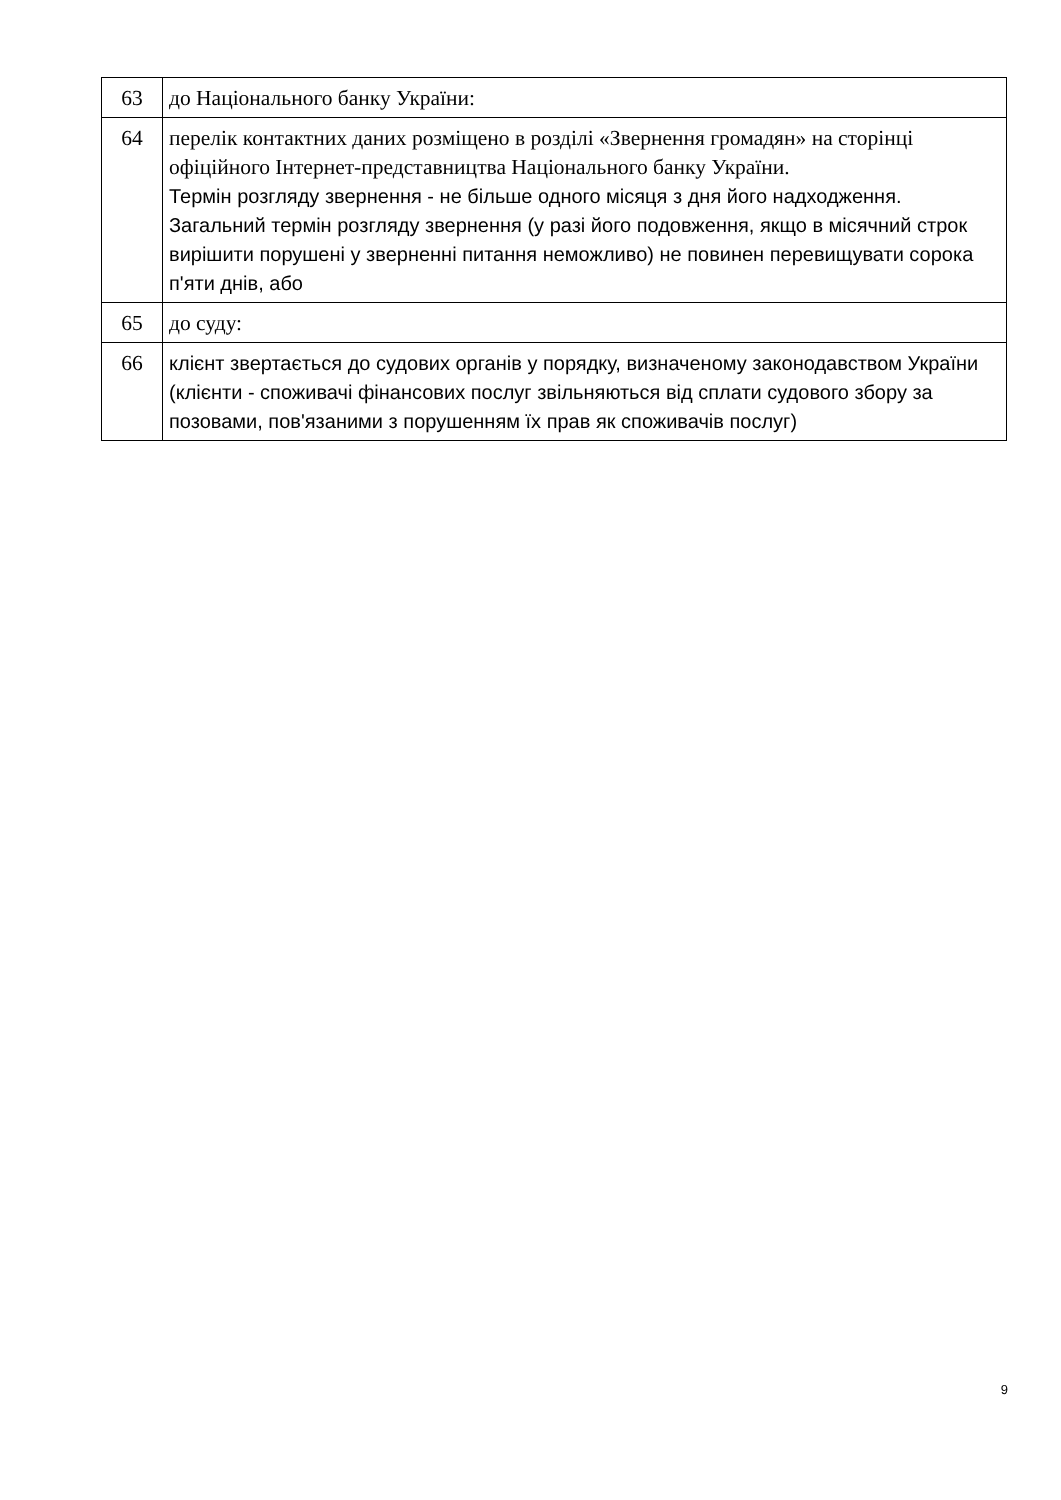| 63 | до Національного банку України: |
| 64 | перелік контактних даних розміщено в розділі «Звернення громадян» на сторінці офіційного Інтернет-представництва Національного банку України. Термін розгляду звернення - не більше одного місяця з дня його надходження. Загальний термін розгляду звернення (у разі його подовження, якщо в місячний строк вирішити порушені у зверненні питання неможливо) не повинен перевищувати сорока п'яти днів, або |
| 65 | до суду: |
| 66 | клієнт звертається до судових органів у порядку, визначеному законодавством України (клієнти - споживачі фінансових послуг звільняються від сплати судового збору за позовами, пов'язаними з порушенням їх прав як споживачів послуг) |
9